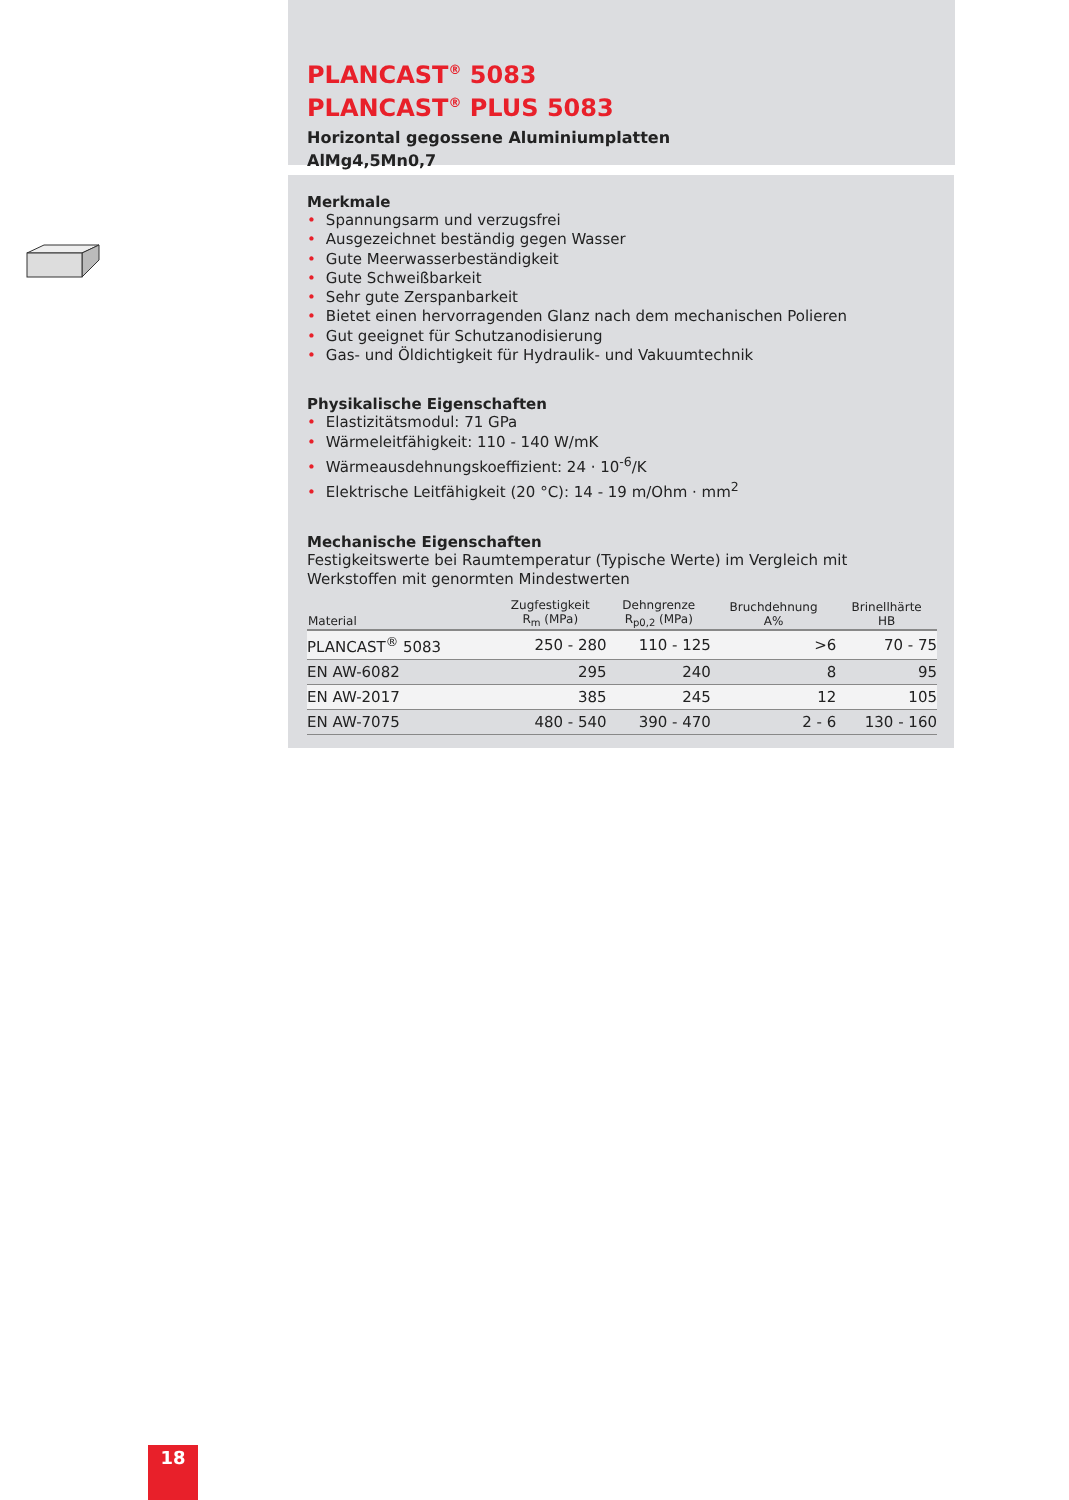PLANCAST<sup>®</sup> 5083
PLANCAST<sup>®</sup> PLUS 5083
Horizontal gegossene Aluminiumplatten
AlMg4,5Mn0,7
Merkmale
• Spannungsarm und verzugsfrei
• Ausgezeichnet beständig gegen Wasser
• Gute Meerwasserbeständigkeit
• Gute Schweißbarkeit
• Sehr gute Zerspanbarkeit
• Bietet einen hervorragenden Glanz nach dem mechanischen Polieren
• Gut geeignet für Schutzanodisierung
• Gas- und Öldichtigkeit für Hydraulik- und Vakuumtechnik
Physikalische Eigenschaften
• Elastizitätsmodul: 71 GPa
• Wärmeleitfähigkeit: 110 - 140 W/mK
• Wärmeausdehnungskoeffizient: 24 · 10<sup>-6</sup>/K
• Elektrische Leitfähigkeit (20 °C): 14 - 19 m/Ohm · mm<sup>2</sup>
Mechanische Eigenschaften
Festigkeitswerte bei Raumtemperatur (Typische Werte) im Vergleich mit Werkstoffen mit genormten Mindestwerten
| Material | Zugfestigkeit R<sub>m</sub> (MPa) | Dehngrenze R<sub>p0,2</sub> (MPa) | Bruchdehnung A% | Brinellhärte HB |
| --- | --- | --- | --- | --- |
| PLANCAST<sup>®</sup> 5083 | 250 - 280 | 110 - 125 | >6 | 70 - 75 |
| EN AW-6082 | 295 | 240 | 8 | 95 |
| EN AW-2017 | 385 | 245 | 12 | 105 |
| EN AW-7075 | 480 - 540 | 390 - 470 | 2 - 6 | 130 - 160 |
18